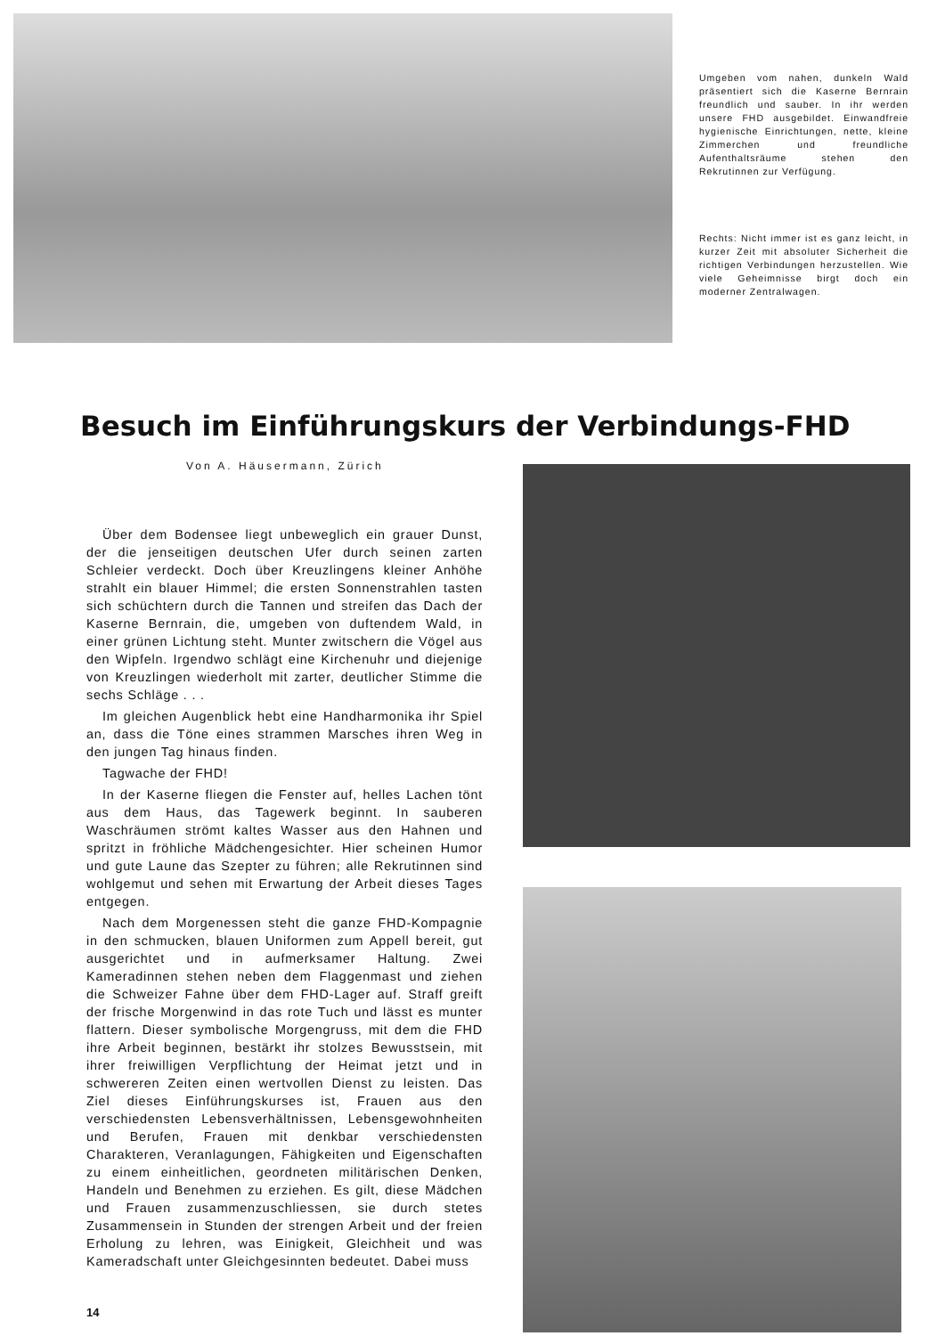Umgeben vom nahen, dunkeln Wald präsentiert sich die Kaserne Bernrain freundlich und sauber. In ihr werden unsere FHD ausgebildet. Einwandfreie hygienische Einrichtungen, nette, kleine Zimmerchen und freundliche Aufenthaltsräume stehen den Rekrutinnen zur Verfügung.
Rechts: Nicht immer ist es ganz leicht, in kurzer Zeit mit absoluter Sicherheit die richtigen Verbindungen herzustellen. Wie viele Geheimnisse birgt doch ein moderner Zentralwagen.
Besuch im Einführungskurs der Verbindungs-FHD
Von A. Häusermann, Zürich
Über dem Bodensee liegt unbeweglich ein grauer Dunst, der die jenseitigen deutschen Ufer durch seinen zarten Schleier verdeckt. Doch über Kreuzlingens kleiner Anhöhe strahlt ein blauer Himmel; die ersten Sonnenstrahlen tasten sich schüchtern durch die Tannen und streifen das Dach der Kaserne Bernrain, die, umgeben von duftendem Wald, in einer grünen Lichtung steht. Munter zwitschern die Vögel aus den Wipfeln. Irgendwo schlägt eine Kirchenuhr und diejenige von Kreuzlingen wiederholt mit zarter, deutlicher Stimme die sechs Schläge . . .
Im gleichen Augenblick hebt eine Handharmonika ihr Spiel an, dass die Töne eines strammen Marsches ihren Weg in den jungen Tag hinaus finden.
Tagwache der FHD!
In der Kaserne fliegen die Fenster auf, helles Lachen tönt aus dem Haus, das Tagewerk beginnt. In sauberen Waschräumen strömt kaltes Wasser aus den Hahnen und spritzt in fröhliche Mädchengesichter. Hier scheinen Humor und gute Laune das Szepter zu führen; alle Rekrutinnen sind wohlgemut und sehen mit Erwartung der Arbeit dieses Tages entgegen.
Nach dem Morgenessen steht die ganze FHD-Kompagnie in den schmucken, blauen Uniformen zum Appell bereit, gut ausgerichtet und in aufmerksamer Haltung. Zwei Kameradinnen stehen neben dem Flaggenmast und ziehen die Schweizer Fahne über dem FHD-Lager auf. Straff greift der frische Morgenwind in das rote Tuch und lässt es munter flattern. Dieser symbolische Morgengruss, mit dem die FHD ihre Arbeit beginnen, bestärkt ihr stolzes Bewusstsein, mit ihrer freiwilligen Verpflichtung der Heimat jetzt und in schwereren Zeiten einen wertvollen Dienst zu leisten. Das Ziel dieses Einführungskurses ist, Frauen aus den verschiedensten Lebensverhältnissen, Lebensgewohnheiten und Berufen, Frauen mit denkbar verschiedensten Charakteren, Veranlagungen, Fähigkeiten und Eigenschaften zu einem einheitlichen, geordneten militärischen Denken, Handeln und Benehmen zu erziehen. Es gilt, diese Mädchen und Frauen zusammenzuschliessen, sie durch stetes Zusammensein in Stunden der strengen Arbeit und der freien Erholung zu lehren, was Einigkeit, Gleichheit und was Kameradschaft unter Gleichgesinnten bedeutet. Dabei muss
14